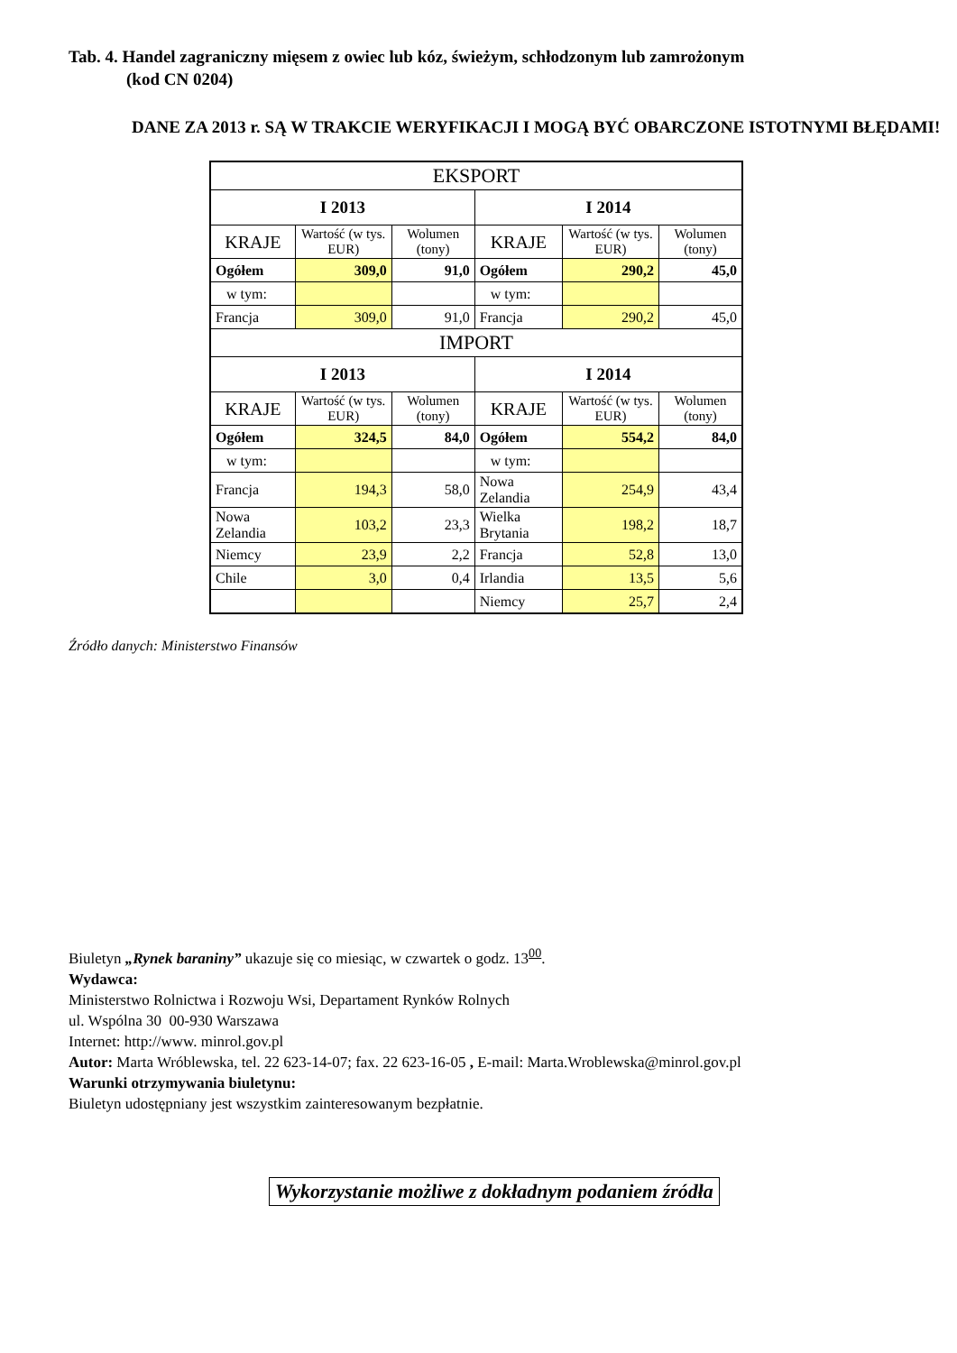Tab. 4. Handel zagraniczny mięsem z owiec lub kóz, świeżym, schłodzonym lub zamrożonym
(kod CN 0204)
DANE ZA 2013 r. SĄ W TRAKCIE WERYFIKACJI I MOGĄ BYĆ OBARCZONE ISTOTNYMI BŁĘDAMI!
| EKSPORT | | | | | |
| --- | --- | --- | --- | --- | --- |
| I 2013 | | | I 2014 | | |
| KRAJE | Wartość (w tys. EUR) | Wolumen (tony) | KRAJE | Wartość (w tys. EUR) | Wolumen (tony) |
| Ogółem | 309,0 | 91,0 | Ogółem | 290,2 | 45,0 |
| w tym: | | | w tym: | | |
| Francja | 309,0 | 91,0 | Francja | 290,2 | 45,0 |
| IMPORT | | | | | |
| I 2013 | | | I 2014 | | |
| KRAJE | Wartość (w tys. EUR) | Wolumen (tony) | KRAJE | Wartość (w tys. EUR) | Wolumen (tony) |
| Ogółem | 324,5 | 84,0 | Ogółem | 554,2 | 84,0 |
| w tym: | | | w tym: | | |
| Francja | 194,3 | 58,0 | Nowa Zelandia | 254,9 | 43,4 |
| Nowa Zelandia | 103,2 | 23,3 | Wielka Brytania | 198,2 | 18,7 |
| Niemcy | 23,9 | 2,2 | Francja | 52,8 | 13,0 |
| Chile | 3,0 | 0,4 | Irlandia | 13,5 | 5,6 |
| | | | Niemcy | 25,7 | 2,4 |
Źródło danych: Ministerstwo Finansów
Biuletyn „Rynek baraniny” ukazuje się co miesiąc, w czwartek o godz. 13<sup>00</sup>.
Wydawca:
Ministerstwo Rolnictwa i Rozwoju Wsi, Departament Rynków Rolnych
ul. Wspólna 30 00-930 Warszawa
Internet: http://www. minrol.gov.pl
Autor: Marta Wróblewska, tel. 22 623-14-07; fax. 22 623-16-05 , E-mail: Marta.Wroblewska@minrol.gov.pl
Warunki otrzymywania biuletynu:
Biuletyn udostępniany jest wszystkim zainteresowanym bezpłatnie.
Wykorzystanie możliwe z dokładnym podaniem źródła